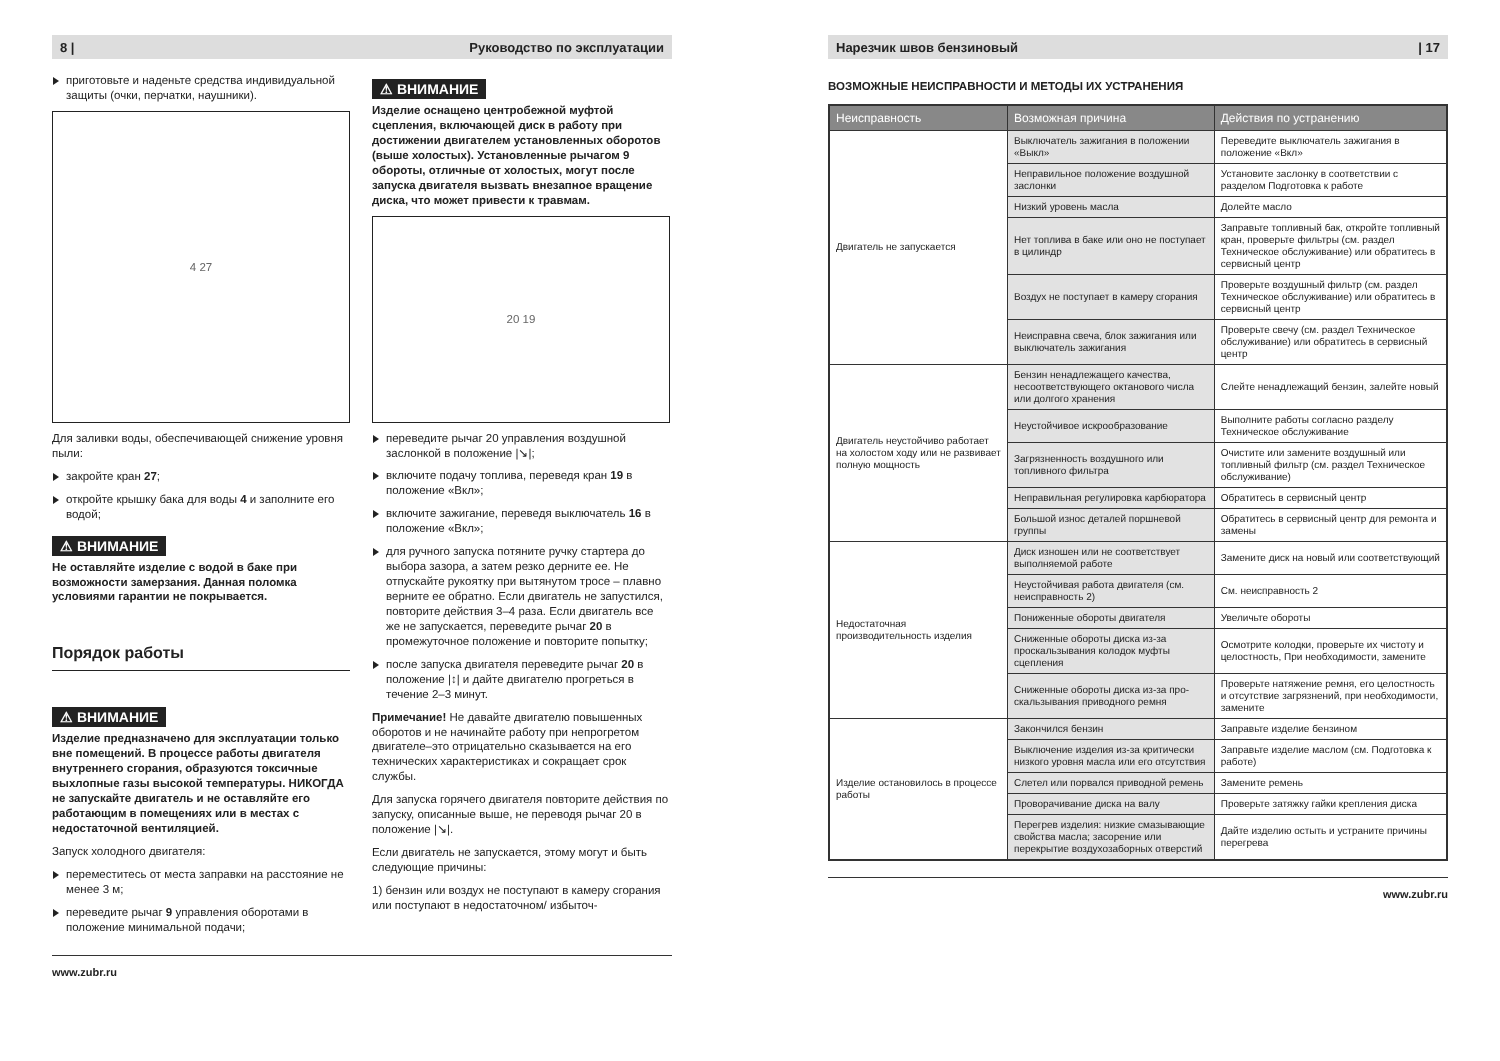8 | Руководство по эксплуатации
приготовьте и наденьте средства индивидуальной защиты (очки, перчатки, наушники).
4 27
Для заливки воды, обеспечивающей снижение уровня пыли:
закройте кран 27;
откройте крышку бака для воды 4 и заполните его водой;
⚠ ВНИМАНИЕ
Не оставляйте изделие с водой в баке при возможности замерзания. Данная поломка условиями гарантии не покрывается.
Порядок работы
⚠ ВНИМАНИЕ
Изделие предназначено для эксплуатации только вне помещений. В процессе работы двигателя внутреннего сгорания, образуются токсичные выхлопные газы высокой температуры. НИКОГДА не запускайте двигатель и не оставляйте его работающим в помещениях или в местах с недостаточной вентиляцией.
Запуск холодного двигателя:
переместитесь от места заправки на расстояние не менее 3 м;
переведите рычаг 9 управления оборотами в положение минимальной подачи;
⚠ ВНИМАНИЕ
Изделие оснащено центробежной муфтой сцепления, включающей диск в работу при достижении двигателем установленных оборотов (выше холостых). Установленные рычагом 9 обороты, отличные от холостых, могут после запуска двигателя вызвать внезапное вращение диска, что может привести к травмам.
20 19
переведите рычаг 20 управления воздушной заслонкой в положение |↘|;
включите подачу топлива, переведя кран 19 в положение «Вкл»;
включите зажигание, переведя выключатель 16 в положение «Вкл»;
для ручного запуска потяните ручку стартера до выбора зазора, а затем резко дерните ее. Не отпускайте рукоятку при вытянутом тросе – плавно верните ее обратно. Если двигатель не запустился, повторите действия 3–4 раза. Если двигатель все же не запускается, переведите рычаг 20 в промежуточное положение и повторите попытку;
после запуска двигателя переведите рычаг 20 в положение |↕| и дайте двигателю прогреться в течение 2–3 минут.
Примечание! Не давайте двигателю повышенных оборотов и не начинайте работу при непрогретом двигателе–это отрицательно сказывается на его технических характеристиках и сокращает срок службы.
Для запуска горячего двигателя повторите действия по запуску, описанные выше, не переводя рычаг 20 в положение |↘|.
Если двигатель не запускается, этому могут и быть следующие причины:
1) бензин или воздух не поступают в камеру сгорания или поступают в недостаточном/ избыточ-
www.zubr.ru
Нарезчик швов бензиновый | 17
ВОЗМОЖНЫЕ НЕИСПРАВНОСТИ И МЕТОДЫ ИХ УСТРАНЕНИЯ
| Неисправность | Возможная причина | Действия по устранению |
| --- | --- | --- |
| Двигатель не запускается | Выключатель зажигания в положении «Выкл» | Переведите выключатель зажигания в положение «Вкл» |
| | Неправильное положение воздушной заслонки | Установите заслонку в соответствии с разделом Подготовка к работе |
| | Низкий уровень масла | Долейте масло |
| | Нет топлива в баке или оно не поступает в цилиндр | Заправьте топливный бак, откройте топливный кран, проверьте фильтры (см. раздел Техническое обслуживание) или обратитесь в сервисный центр |
| | Воздух не поступает в камеру сгорания | Проверьте воздушный фильтр (см. раздел Техническое обслуживание) или обратитесь в сервисный центр |
| | Неисправна свеча, блок зажигания или выключатель зажигания | Проверьте свечу (см. раздел Техническое обслуживание) или обратитесь в сервисный центр |
| Двигатель неустойчиво работает на холостом ходу или не развивает полную мощность | Бензин ненадлежащего качества, несоответствующего октанового числа или долгого хранения | Слейте ненадлежащий бензин, залейте новый |
| | Неустойчивое искрообразование | Выполните работы согласно разделу Техническое обслуживание |
| | Загрязненность воздушного или топливного фильтра | Очистите или замените воздушный или топливный фильтр (см. раздел Техническое обслуживание) |
| | Неправильная регулировка карбюратора | Обратитесь в сервисный центр |
| | Большой износ деталей поршневой группы | Обратитесь в сервисный центр для ремонта и замены |
| Недостаточная производительность изделия | Диск изношен или не соответствует выполняемой работе | Замените диск на новый или соответствующий |
| | Неустойчивая работа двигателя (см. неисправность 2) | См. неисправность 2 |
| | Пониженные обороты двигателя | Увеличьте обороты |
| | Сниженные обороты диска из-за проскальзывания колодок муфты сцепления | Осмотрите колодки, проверьте их чистоту и целостность, При необходимости, замените |
| | Сниженные обороты диска из-за про-скальзывания приводного ремня | Проверьте натяжение ремня, его целостность и отсутствие загрязнений, при необходимости, замените |
| Изделие остановилось в процессе работы | Закончился бензин | Заправьте изделие бензином |
| | Выключение изделия из-за критически низкого уровня масла или его отсутствия | Заправьте изделие маслом (см. Подготовка к работе) |
| | Слетел или порвался приводной ремень | Замените ремень |
| | Проворачивание диска на валу | Проверьте затяжку гайки крепления диска |
| | Перегрев изделия: низкие смазывающие свойства масла; засорение или перекрытие воздухозаборных отверстий | Дайте изделию остыть и устраните причины перегрева |
www.zubr.ru